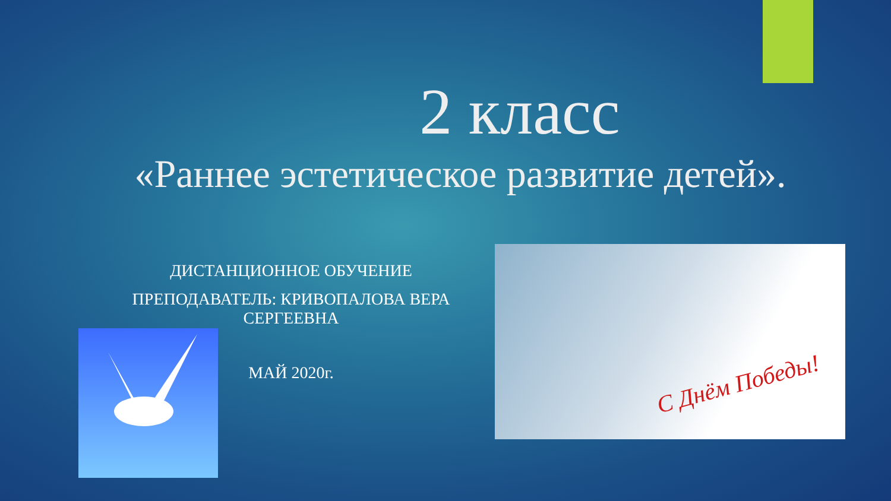2 класс
«Раннее эстетическое развитие детей».
ДИСТАНЦИОННОЕ ОБУЧЕНИЕ
ПРЕПОДАВАТЕЛЬ: КРИВОПАЛОВА ВЕРА СЕРГЕЕВНА
МАЙ 2020г.
С Днём Победы!